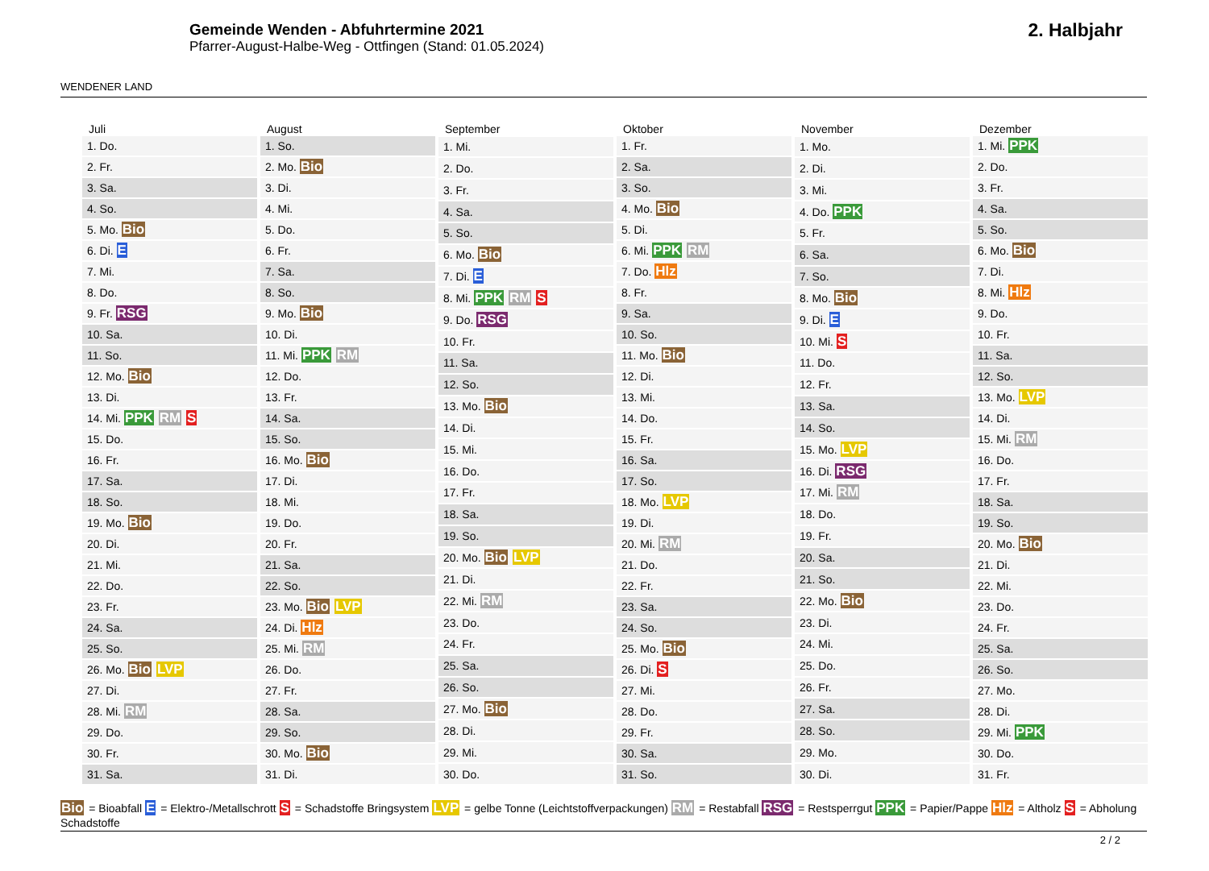WENDENER LAND
Gemeinde Wenden - Abfuhrtermine 2021
Pfarrer-August-Halbe-Weg - Ottfingen (Stand: 01.05.2024)
2. Halbjahr
| Juli |
| --- |
| 1. Do. |
| 2. Fr. |
| 3. Sa. |
| 4. So. |
| 5. Mo. Bio |
| 6. Di. E |
| 7. Mi. |
| 8. Do. |
| 9. Fr. RSG |
| 10. Sa. |
| 11. So. |
| 12. Mo. Bio |
| 13. Di. |
| 14. Mi. PPK RM S |
| 15. Do. |
| 16. Fr. |
| 17. Sa. |
| 18. So. |
| 19. Mo. Bio |
| 20. Di. |
| 21. Mi. |
| 22. Do. |
| 23. Fr. |
| 24. Sa. |
| 25. So. |
| 26. Mo. Bio LVP |
| 27. Di. |
| 28. Mi. RM |
| 29. Do. |
| 30. Fr. |
| 31. Sa. |
| August |
| --- |
| 1. So. |
| 2. Mo. Bio |
| 3. Di. |
| 4. Mi. |
| 5. Do. |
| 6. Fr. |
| 7. Sa. |
| 8. So. |
| 9. Mo. Bio |
| 10. Di. |
| 11. Mi. PPK RM |
| 12. Do. |
| 13. Fr. |
| 14. Sa. |
| 15. So. |
| 16. Mo. Bio |
| 17. Di. |
| 18. Mi. |
| 19. Do. |
| 20. Fr. |
| 21. Sa. |
| 22. So. |
| 23. Mo. Bio LVP |
| 24. Di. Hlz |
| 25. Mi. RM |
| 26. Do. |
| 27. Fr. |
| 28. Sa. |
| 29. So. |
| 30. Mo. Bio |
| 31. Di. |
| September |
| --- |
| 1. Mi. |
| 2. Do. |
| 3. Fr. |
| 4. Sa. |
| 5. So. |
| 6. Mo. Bio |
| 7. Di. E |
| 8. Mi. PPK RM S |
| 9. Do. RSG |
| 10. Fr. |
| 11. Sa. |
| 12. So. |
| 13. Mo. Bio |
| 14. Di. |
| 15. Mi. |
| 16. Do. |
| 17. Fr. |
| 18. Sa. |
| 19. So. |
| 20. Mo. Bio LVP |
| 21. Di. |
| 22. Mi. RM |
| 23. Do. |
| 24. Fr. |
| 25. Sa. |
| 26. So. |
| 27. Mo. Bio |
| 28. Di. |
| 29. Mi. |
| 30. Do. |
| Oktober |
| --- |
| 1. Fr. |
| 2. Sa. |
| 3. So. |
| 4. Mo. Bio |
| 5. Di. |
| 6. Mi. PPK RM |
| 7. Do. Hlz |
| 8. Fr. |
| 9. Sa. |
| 10. So. |
| 11. Mo. Bio |
| 12. Di. |
| 13. Mi. |
| 14. Do. |
| 15. Fr. |
| 16. Sa. |
| 17. So. |
| 18. Mo. LVP |
| 19. Di. |
| 20. Mi. RM |
| 21. Do. |
| 22. Fr. |
| 23. Sa. |
| 24. So. |
| 25. Mo. Bio |
| 26. Di. S |
| 27. Mi. |
| 28. Do. |
| 29. Fr. |
| 30. Sa. |
| 31. So. |
| November |
| --- |
| 1. Mo. |
| 2. Di. |
| 3. Mi. |
| 4. Do. PPK |
| 5. Fr. |
| 6. Sa. |
| 7. So. |
| 8. Mo. Bio |
| 9. Di. E |
| 10. Mi. S |
| 11. Do. |
| 12. Fr. |
| 13. Sa. |
| 14. So. |
| 15. Mo. LVP |
| 16. Di. RSG |
| 17. Mi. RM |
| 18. Do. |
| 19. Fr. |
| 20. Sa. |
| 21. So. |
| 22. Mo. Bio |
| 23. Di. |
| 24. Mi. |
| 25. Do. |
| 26. Fr. |
| 27. Sa. |
| 28. So. |
| 29. Mo. |
| 30. Di. |
| Dezember |
| --- |
| 1. Mi. PPK |
| 2. Do. |
| 3. Fr. |
| 4. Sa. |
| 5. So. |
| 6. Mo. Bio |
| 7. Di. |
| 8. Mi. Hlz |
| 9. Do. |
| 10. Fr. |
| 11. Sa. |
| 12. So. |
| 13. Mo. LVP |
| 14. Di. |
| 15. Mi. RM |
| 16. Do. |
| 17. Fr. |
| 18. Sa. |
| 19. So. |
| 20. Mo. Bio |
| 21. Di. |
| 22. Mi. |
| 23. Do. |
| 24. Fr. |
| 25. Sa. |
| 26. So. |
| 27. Mo. |
| 28. Di. |
| 29. Mi. PPK |
| 30. Do. |
| 31. Fr. |
Bio = Bioabfall E = Elektro-/Metallschrott S = Schadstoffe Bringsystem LVP = gelbe Tonne (Leichtstoffverpackungen) RM = Restabfall RSG = Restsperrgut PPK = Papier/Pappe Hlz = Altholz S = Abholung Schadstoffe
2 / 2